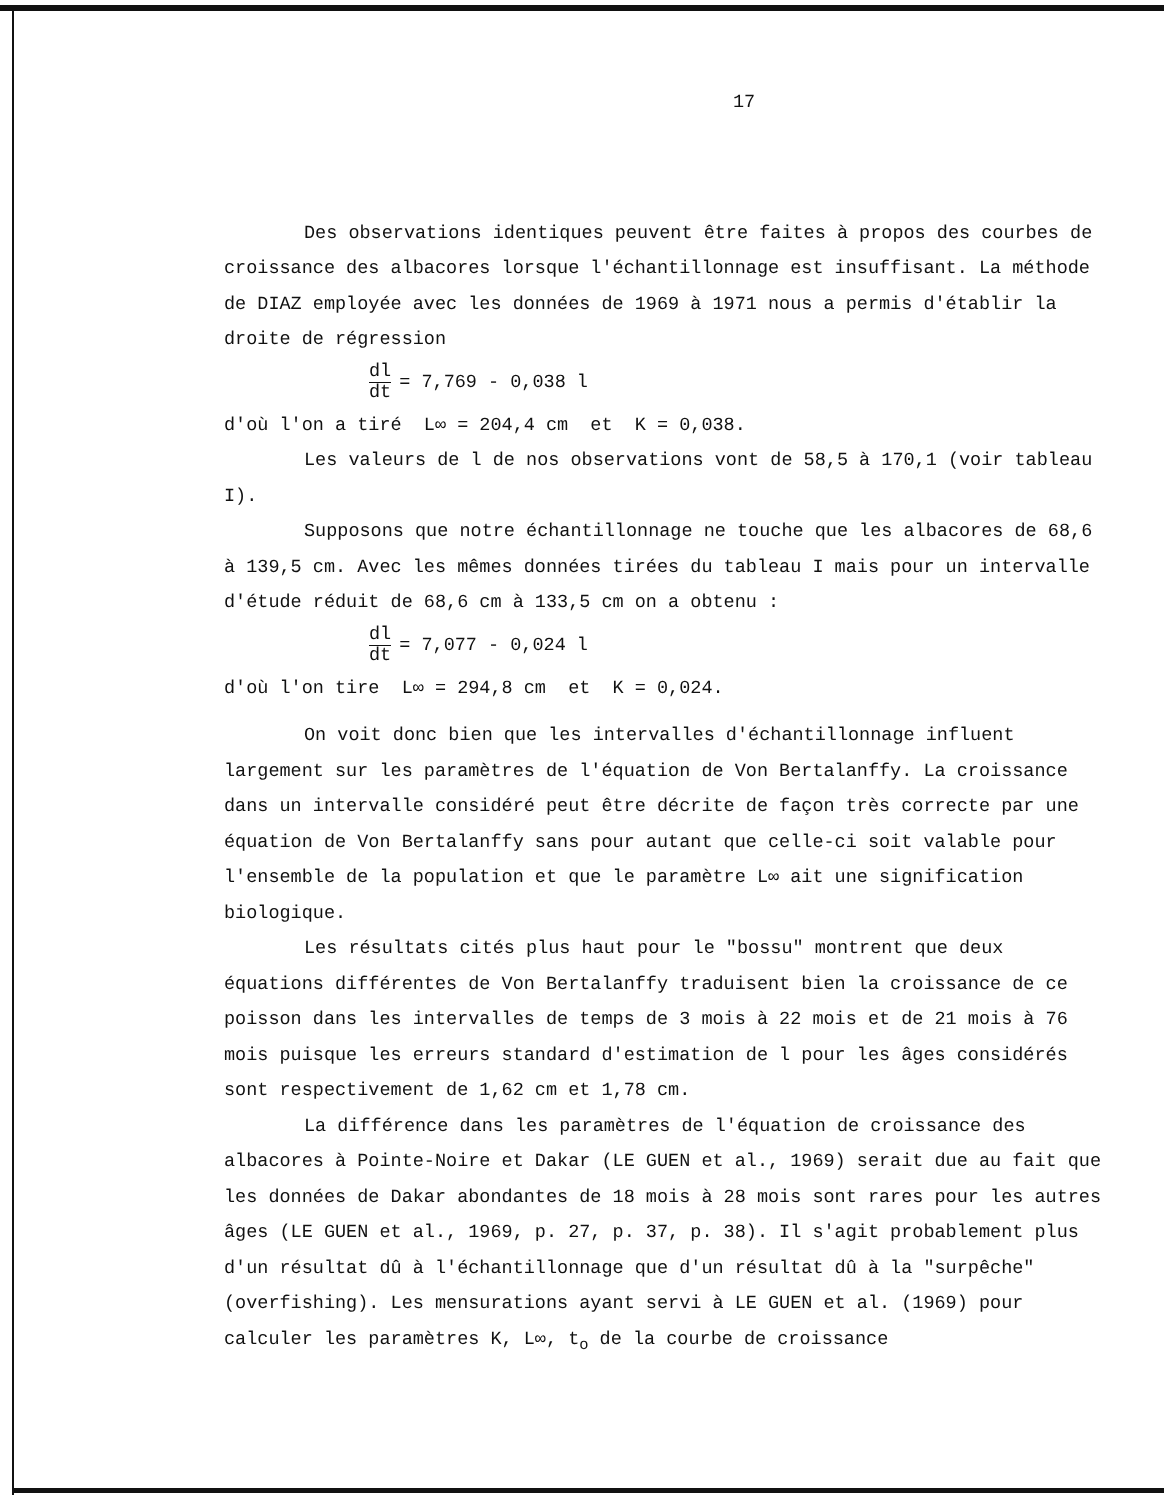17
Des observations identiques peuvent être faites à propos des courbes de croissance des albacores lorsque l'échantillonnage est insuffisant. La méthode de DIAZ employée avec les données de 1969 à 1971 nous a permis d'établir la droite de régression
dl dt = 7,769 - 0,038 l
d'où l'on a tiré L∞ = 204,4 cm et K = 0,038.
Les valeurs de l de nos observations vont de 58,5 à 170,1 (voir tableau I).
Supposons que notre échantillonnage ne touche que les albacores de 68,6 à 139,5 cm. Avec les mêmes données tirées du tableau I mais pour un intervalle d'étude réduit de 68,6 cm à 133,5 cm on a obtenu :
dl dt = 7,077 - 0,024 l
d'où l'on tire L∞ = 294,8 cm et K = 0,024.
On voit donc bien que les intervalles d'échantillonnage influent largement sur les paramètres de l'équation de Von Bertalanffy. La croissance dans un intervalle considéré peut être décrite de façon très correcte par une équation de Von Bertalanffy sans pour autant que celle-ci soit valable pour l'ensemble de la population et que le paramètre L∞ ait une signification biologique.
Les résultats cités plus haut pour le "bossu" montrent que deux équations différentes de Von Bertalanffy traduisent bien la croissance de ce poisson dans les intervalles de temps de 3 mois à 22 mois et de 21 mois à 76 mois puisque les erreurs standard d'estimation de l pour les âges considérés sont respectivement de 1,62 cm et 1,78 cm.
La différence dans les paramètres de l'équation de croissance des albacores à Pointe-Noire et Dakar (LE GUEN et al., 1969) serait due au fait que les données de Dakar abondantes de 18 mois à 28 mois sont rares pour les autres âges (LE GUEN et al., 1969, p. 27, p. 37, p. 38). Il s'agit probablement plus d'un résultat dû à l'échantillonnage que d'un résultat dû à la "surpêche" (overfishing). Les mensurations ayant servi à LE GUEN et al. (1969) pour calculer les paramètres K, L∞, t<sub>o</sub> de la courbe de croissance